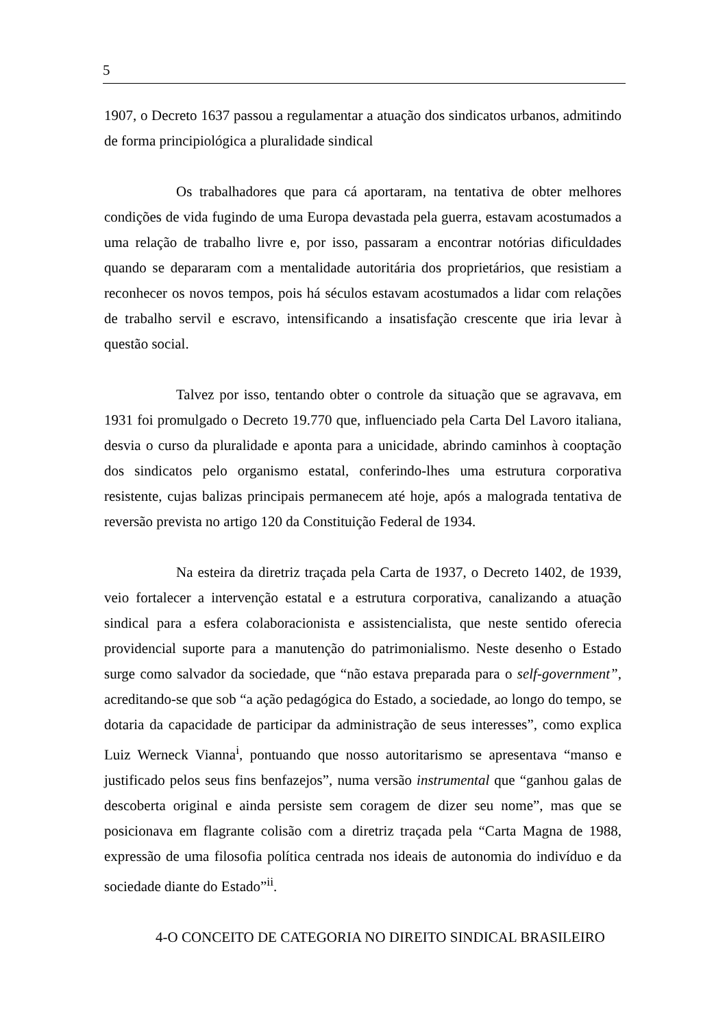5
1907, o Decreto 1637 passou a regulamentar a atuação dos sindicatos urbanos, admitindo de forma principiológica a pluralidade sindical
Os trabalhadores que para cá aportaram, na tentativa de obter melhores condições de vida fugindo de uma Europa devastada pela guerra, estavam acostumados a uma relação de trabalho livre e, por isso, passaram a encontrar notórias dificuldades quando se depararam com a mentalidade autoritária dos proprietários, que resistiam a reconhecer os novos tempos, pois há séculos estavam acostumados a lidar com relações de trabalho servil e escravo, intensificando a insatisfação crescente que iria levar à questão social.
Talvez por isso, tentando obter o controle da situação que se agravava, em 1931 foi promulgado o Decreto 19.770 que, influenciado pela Carta Del Lavoro italiana, desvia o curso da pluralidade e aponta para a unicidade, abrindo caminhos à cooptação dos sindicatos pelo organismo estatal, conferindo-lhes uma estrutura corporativa resistente, cujas balizas principais permanecem até hoje, após a malograda tentativa de reversão prevista no artigo 120 da Constituição Federal de 1934.
Na esteira da diretriz traçada pela Carta de 1937, o Decreto 1402, de 1939, veio fortalecer a intervenção estatal e a estrutura corporativa, canalizando a atuação sindical para a esfera colaboracionista e assistencialista, que neste sentido oferecia providencial suporte para a manutenção do patrimonialismo. Neste desenho o Estado surge como salvador da sociedade, que “não estava preparada para o self-government”, acreditando-se que sob “a ação pedagógica do Estado, a sociedade, ao longo do tempo, se dotaria da capacidade de participar da administração de seus interesses”, como explica Luiz Werneck Vianna<sup>i</sup>, pontuando que nosso autoritarismo se apresentava “manso e justificado pelos seus fins benfazejos”, numa versão instrumental que “ganhou galas de descoberta original e ainda persiste sem coragem de dizer seu nome”, mas que se posicionava em flagrante colisão com a diretriz traçada pela “Carta Magna de 1988, expressão de uma filosofia política centrada nos ideais de autonomia do indivíduo e da sociedade diante do Estado”<sup>ii</sup>.
4-O CONCEITO DE CATEGORIA NO DIREITO SINDICAL BRASILEIRO